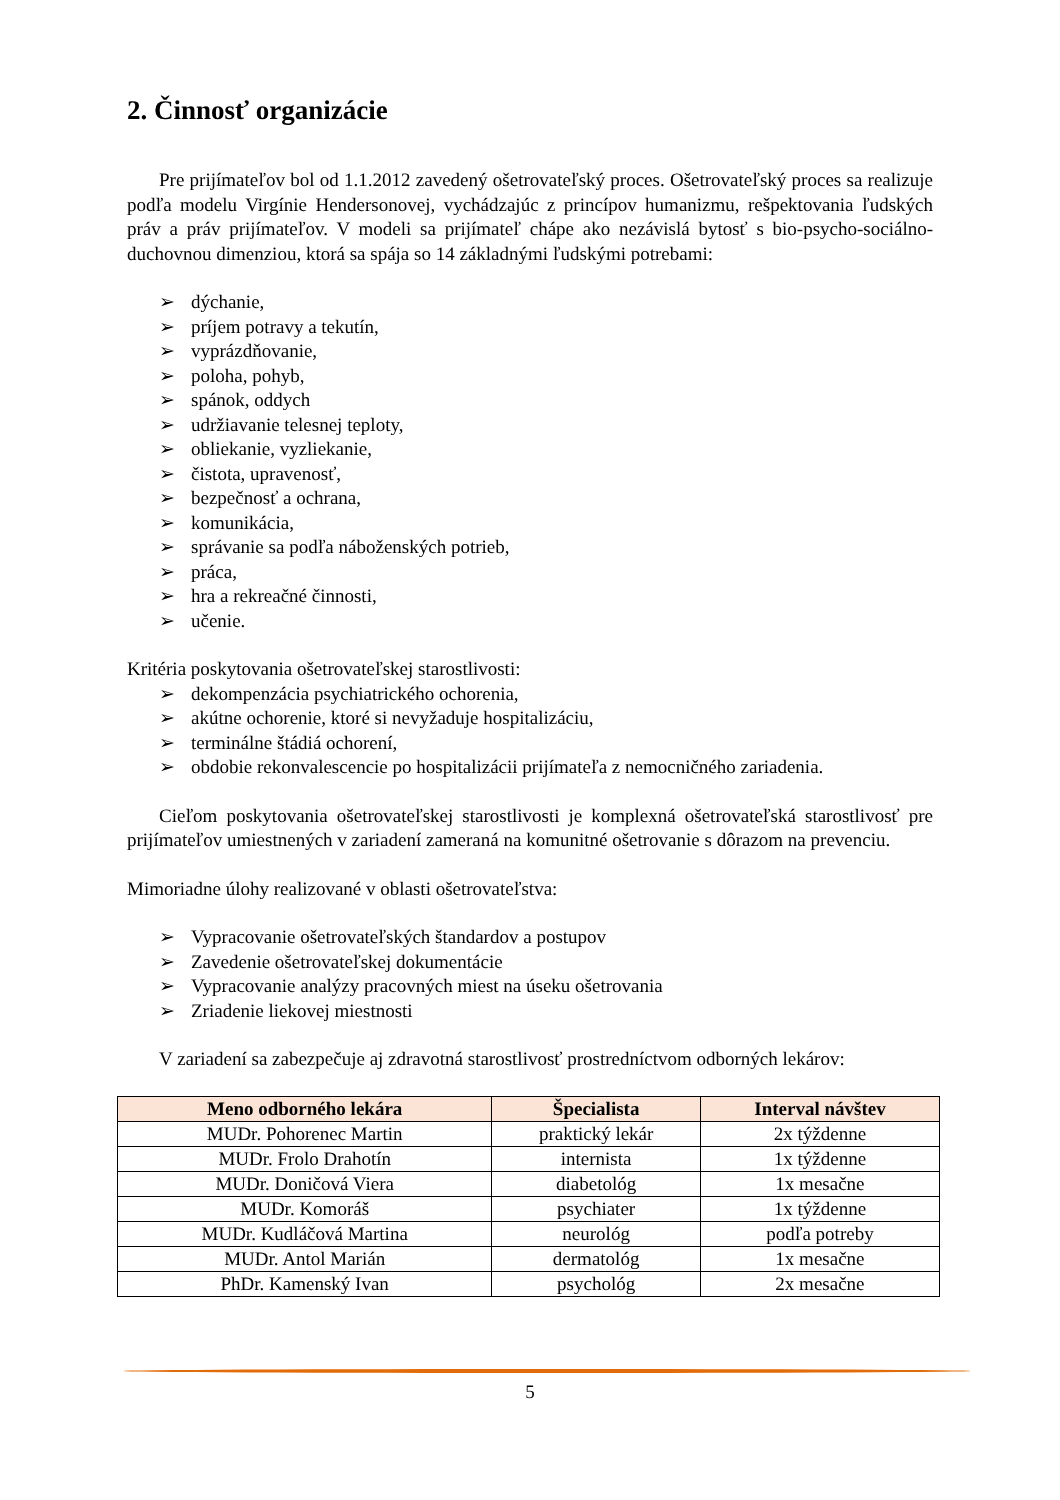2. Činnosť organizácie
Pre prijímateľov bol od 1.1.2012 zavedený ošetrovateľský proces. Ošetrovateľský proces sa realizuje podľa modelu Virgínie Hendersonovej, vychádzajúc z princípov humanizmu, rešpektovania ľudských práv a práv prijímateľov. V modeli sa prijímateľ chápe ako nezávislá bytosť s bio-psycho-sociálno-duchovnou dimenziou, ktorá sa spája so 14 základnými ľudskými potrebami:
➢ dýchanie,
➢ príjem potravy a tekutín,
➢ vyprázdňovanie,
➢ poloha, pohyb,
➢ spánok, oddych
➢ udržiavanie telesnej teploty,
➢ obliekanie, vyzliekanie,
➢ čistota, upravenosť,
➢ bezpečnosť a ochrana,
➢ komunikácia,
➢ správanie sa podľa náboženských potrieb,
➢ práca,
➢ hra a rekreačné činnosti,
➢ učenie.
Kritéria poskytovania ošetrovateľskej starostlivosti:
➢ dekompenzácia psychiatrického ochorenia,
➢ akútne ochorenie, ktoré si nevyžaduje hospitalizáciu,
➢ terminálne štádiá ochorení,
➢ obdobie rekonvalescencie po hospitalizácii prijímateľa z nemocničného zariadenia.
Cieľom poskytovania ošetrovateľskej starostlivosti je komplexná ošetrovateľská starostlivosť pre prijímateľov umiestnených v zariadení zameraná na komunitné ošetrovanie s dôrazom na prevenciu.
Mimoriadne úlohy realizované v oblasti ošetrovateľstva:
➢ Vypracovanie ošetrovateľských štandardov a postupov
➢ Zavedenie ošetrovateľskej dokumentácie
➢ Vypracovanie analýzy pracovných miest na úseku ošetrovania
➢ Zriadenie liekovej miestnosti
V zariadení sa zabezpečuje aj zdravotná starostlivosť prostredníctvom odborných lekárov:
| Meno odborného lekára | Špecialista | Interval návštev |
| --- | --- | --- |
| MUDr. Pohorenec Martin | praktický lekár | 2x týždenne |
| MUDr. Frolo Drahotín | internista | 1x týždenne |
| MUDr. Doničová Viera | diabetológ | 1x mesačne |
| MUDr. Komoráš | psychiater | 1x týždenne |
| MUDr. Kudláčová Martina | neurológ | podľa potreby |
| MUDr. Antol Marián | dermatológ | 1x mesačne |
| PhDr. Kamenský Ivan | psychológ | 2x mesačne |
5